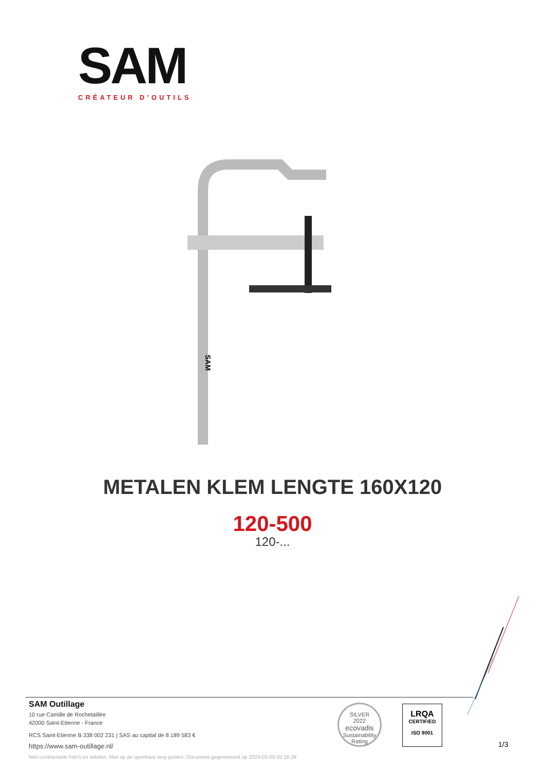SAM
CRÉATEUR D’OUTILS
SAM
METALEN KLEM LENGTE 160X120
120-500
120-...
SAM Outillage
10 rue Camille de Rochetaillée
42000 Saint-Etienne - France
RCS Saint-Etienne B 338 002 231 | SAS au capital de 8 189 583 €
https://www.sam-outillage.nl/
SILVER
2022
ecovadis
Sustainability Rating
LRQA
CERTIFIED
ISO 9001
1/3
Niet-contractuele foto's en teksten. Niet op de openbare weg gooien. Document gegenereerd op 2024-05-05 05:16:39